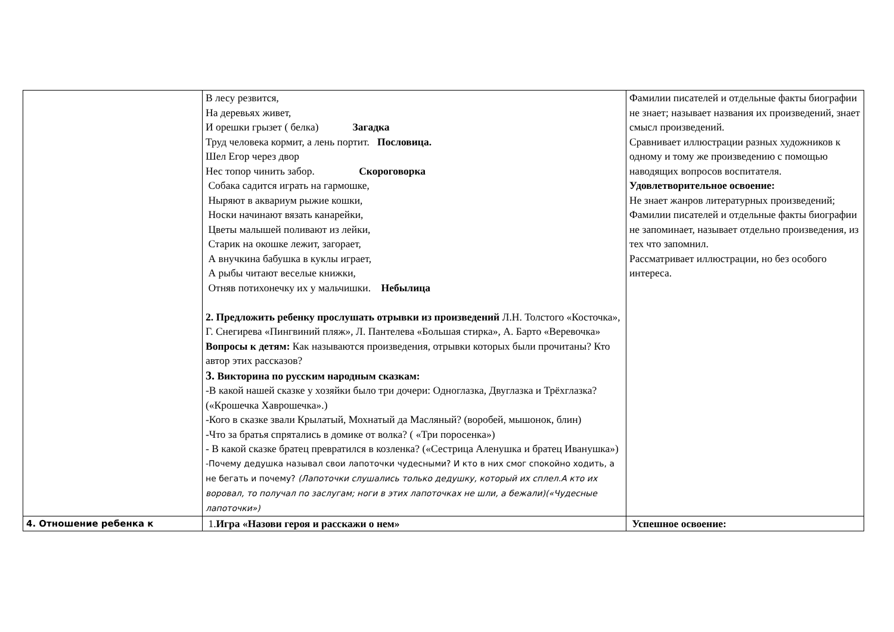| | В лесу резвится, На деревьях живет, И орешки грызет ( белка) Загадка Труд человека кормит, а лень портит. Пословица. Шел Егор через двор Нес топор чинить забор. Скороговорка Собака садится играть на гармошке, Ныряют в аквариум рыжие кошки, Носки начинают вязать канарейки, Цветы малышей поливают из лейки, Старик на окошке лежит, загорает, А внучкина бабушка в куклы играет, А рыбы читают веселые книжки, Отняв потихонечку их у мальчишки. Небылица 2. Предложить ребенку прослушать отрывки из произведений Л.Н. Толстого «Косточка», Г. Снегирева «Пингвиний пляж», Л. Пантелева «Большая стирка», А. Барто «Веревочка» Вопросы к детям: Как называются произведения, отрывки которых были прочитаны? Кто автор этих рассказов? 3. Викторина по русским народным сказкам: -В какой нашей сказке у хозяйки было три дочери: Одноглазка, Двуглазка и Трёхглазка? («Крошечка Хаврошечка».) -Кого в сказке звали Крылатый, Мохнатый да Масляный? (воробей, мышонок, блин) -Что за братья спрятались в домике от волка? ( «Три поросенка») - В какой сказке братец превратился в козленка? («Сестрица Аленушка и братец Иванушка») -Почему дедушка называл свои лапоточки чудесными? И кто в них смог спокойно ходить, а не бегать и почему? (Лапоточки слушались только дедушку, который их сплел.А кто их воровал, то получал по заслугам; ноги в этих лапоточках не шли, а бежали)(«Чудесные лапоточки») | Фамилии писателей и отдельные факты биографии не знает; называет названия их произведений, знает смысл произведений. Сравнивает иллюстрации разных художников к одному и тому же произведению с помощью наводящих вопросов воспитателя. Удовлетворительное освоение: Не знает жанров литературных произведений; Фамилии писателей и отдельные факты биографии не запоминает, называет отдельно произведения, из тех что запомнил. Рассматривает иллюстрации, но без особого интереса. |
| 4. Отношение ребенка к | 1. Игра «Назови героя и расскажи о нем» | Успешное освоение: |